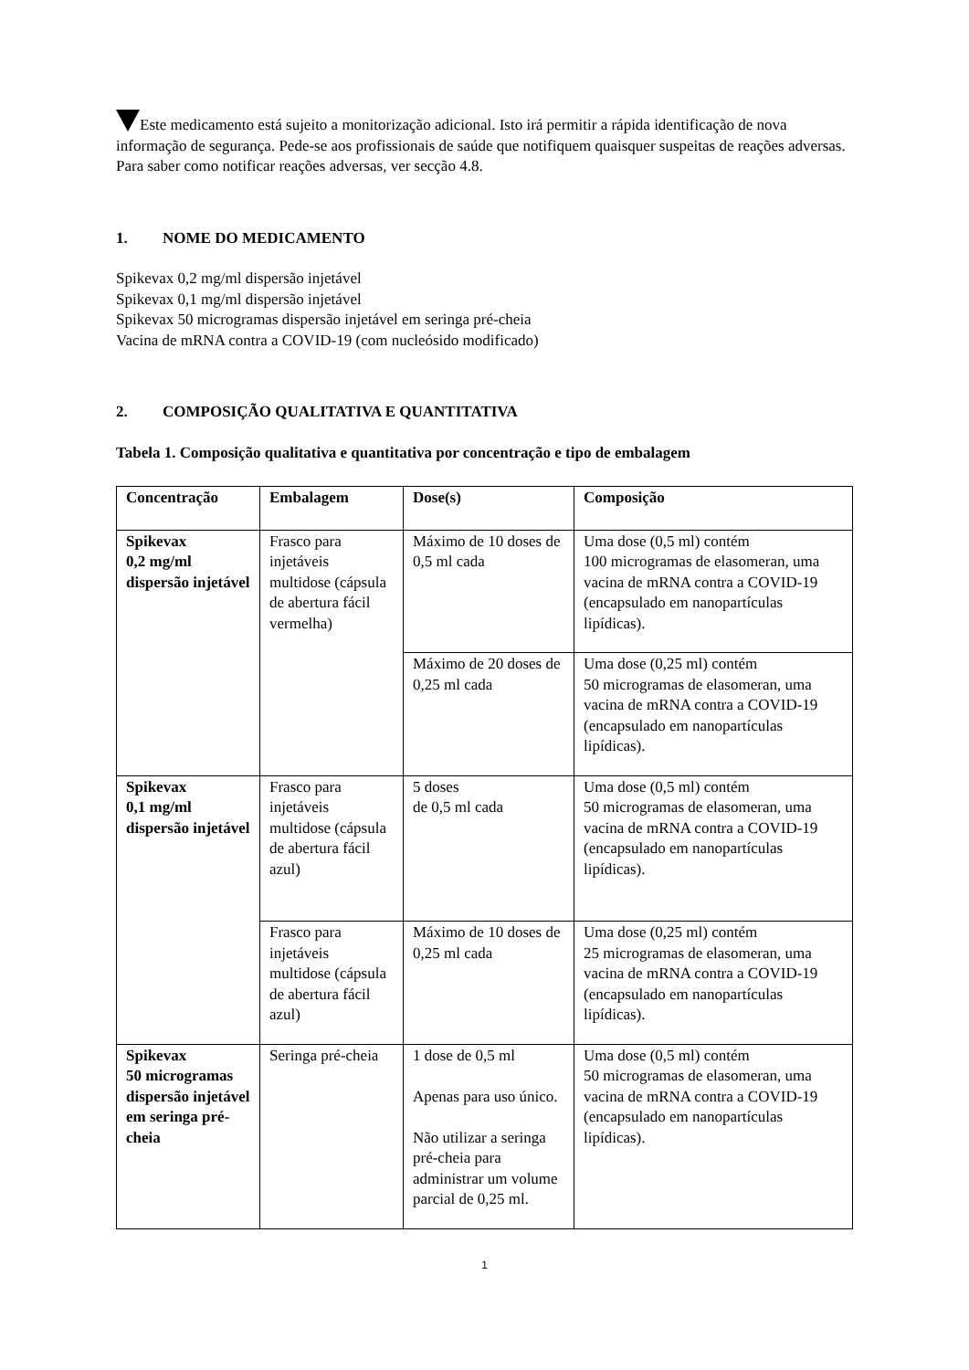Este medicamento está sujeito a monitorização adicional. Isto irá permitir a rápida identificação de nova informação de segurança. Pede-se aos profissionais de saúde que notifiquem quaisquer suspeitas de reações adversas. Para saber como notificar reações adversas, ver secção 4.8.
1. NOME DO MEDICAMENTO
Spikevax 0,2 mg/ml dispersão injetável
Spikevax 0,1 mg/ml dispersão injetável
Spikevax 50 microgramas dispersão injetável em seringa pré-cheia
Vacina de mRNA contra a COVID-19 (com nucleósido modificado)
2. COMPOSIÇÃO QUALITATIVA E QUANTITATIVA
Tabela 1. Composição qualitativa e quantitativa por concentração e tipo de embalagem
| Concentração | Embalagem | Dose(s) | Composição |
| --- | --- | --- | --- |
| Spikevax 0,2 mg/ml dispersão injetável | Frasco para injetáveis multidose (cápsula de abertura fácil vermelha) | Máximo de 10 doses de 0,5 ml cada | Uma dose (0,5 ml) contém 100 microgramas de elasomeran, uma vacina de mRNA contra a COVID-19 (encapsulado em nanopartículas lipídicas). |
| | | Máximo de 20 doses de 0,25 ml cada | Uma dose (0,25 ml) contém 50 microgramas de elasomeran, uma vacina de mRNA contra a COVID-19 (encapsulado em nanopartículas lipídicas). |
| Spikevax 0,1 mg/ml dispersão injetável | Frasco para injetáveis multidose (cápsula de abertura fácil azul) | 5 doses de 0,5 ml cada | Uma dose (0,5 ml) contém 50 microgramas de elasomeran, uma vacina de mRNA contra a COVID-19 (encapsulado em nanopartículas lipídicas). |
| | Frasco para injetáveis multidose (cápsula de abertura fácil azul) | Máximo de 10 doses de 0,25 ml cada | Uma dose (0,25 ml) contém 25 microgramas de elasomeran, uma vacina de mRNA contra a COVID-19 (encapsulado em nanopartículas lipídicas). |
| Spikevax 50 microgramas dispersão injetável em seringa pré-cheia | Seringa pré-cheia | 1 dose de 0,5 ml Apenas para uso único. Não utilizar a seringa pré-cheia para administrar um volume parcial de 0,25 ml. | Uma dose (0,5 ml) contém 50 microgramas de elasomeran, uma vacina de mRNA contra a COVID-19 (encapsulado em nanopartículas lipídicas). |
1